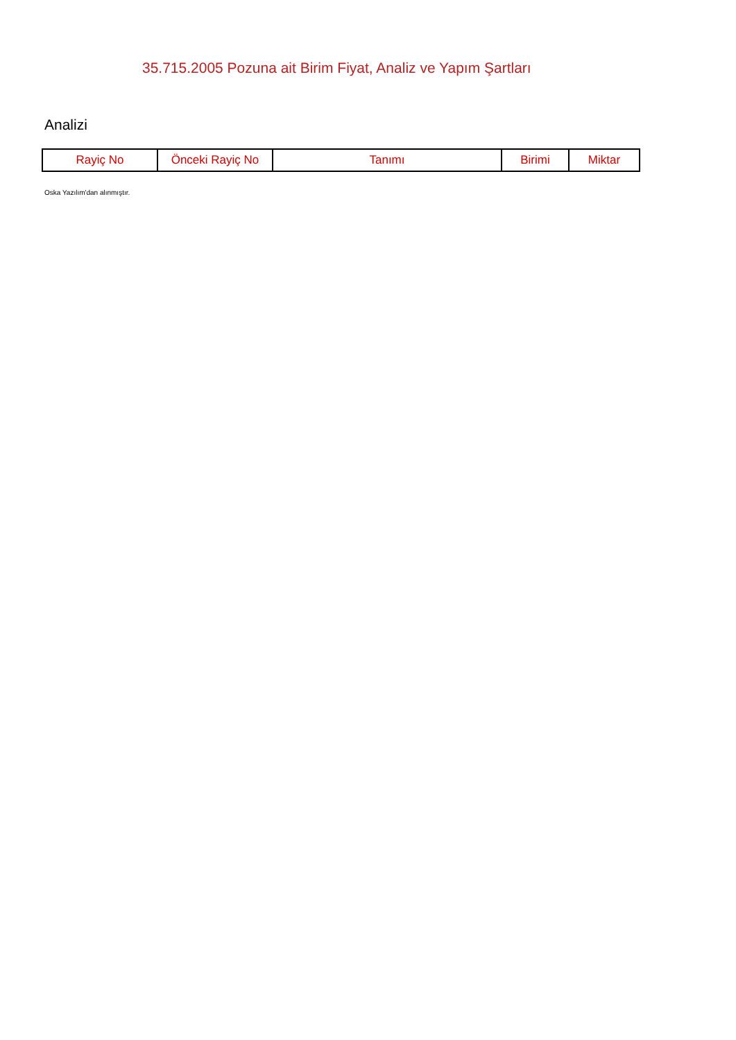35.715.2005 Pozuna ait Birim Fiyat, Analiz ve Yapım Şartları
Analizi
| Rayiç No | Önceki Rayiç No | Tanımı | Birimi | Miktar |
| --- | --- | --- | --- | --- |
Oska Yazılım'dan alınmıştır.